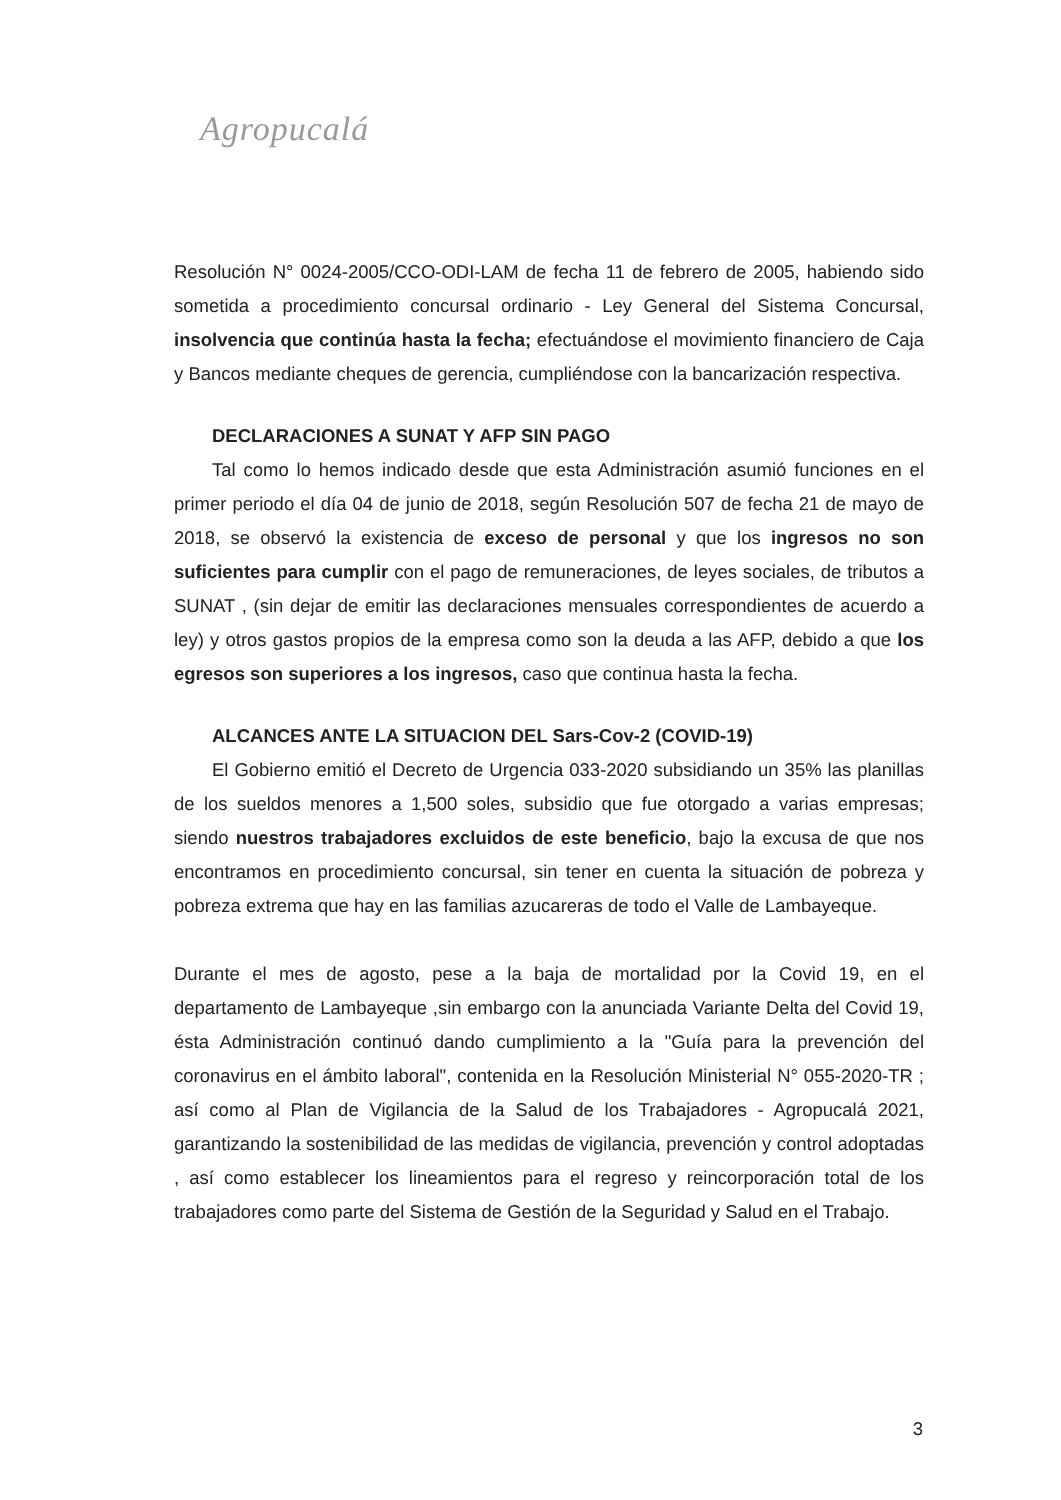Agropucalá
Resolución N° 0024-2005/CCO-ODI-LAM de fecha 11 de febrero de 2005, habiendo sido sometida a procedimiento concursal ordinario - Ley General del Sistema Concursal, insolvencia que continúa hasta la fecha; efectuándose el movimiento financiero de Caja y Bancos mediante cheques de gerencia, cumpliéndose con la bancarización respectiva.
DECLARACIONES A SUNAT Y AFP SIN PAGO
Tal como lo hemos indicado desde que esta Administración asumió funciones en el primer periodo el día 04 de junio de 2018, según Resolución 507 de fecha 21 de mayo de 2018, se observó la existencia de exceso de personal y que los ingresos no son suficientes para cumplir con el pago de remuneraciones, de leyes sociales, de tributos a SUNAT , (sin dejar de emitir las declaraciones mensuales correspondientes de acuerdo a ley) y otros gastos propios de la empresa como son la deuda a las AFP, debido a que los egresos son superiores a los ingresos, caso que continua hasta la fecha.
ALCANCES ANTE LA SITUACION DEL Sars-Cov-2 (COVID-19)
El Gobierno emitió el Decreto de Urgencia 033-2020 subsidiando un 35% las planillas de los sueldos menores a 1,500 soles, subsidio que fue otorgado a varias empresas; siendo nuestros trabajadores excluidos de este beneficio, bajo la excusa de que nos encontramos en procedimiento concursal, sin tener en cuenta la situación de pobreza y pobreza extrema que hay en las familias azucareras de todo el Valle de Lambayeque.
Durante el mes de agosto, pese a la baja de mortalidad por la Covid 19, en el departamento de Lambayeque ,sin embargo con la anunciada Variante Delta del Covid 19, ésta Administración continuó dando cumplimiento a la "Guía para la prevención del coronavirus en el ámbito laboral", contenida en la Resolución Ministerial N° 055-2020-TR ; así como al Plan de Vigilancia de la Salud de los Trabajadores - Agropucalá 2021, garantizando la sostenibilidad de las medidas de vigilancia, prevención y control adoptadas , así como establecer los lineamientos para el regreso y reincorporación total de los trabajadores como parte del Sistema de Gestión de la Seguridad y Salud en el Trabajo.
3